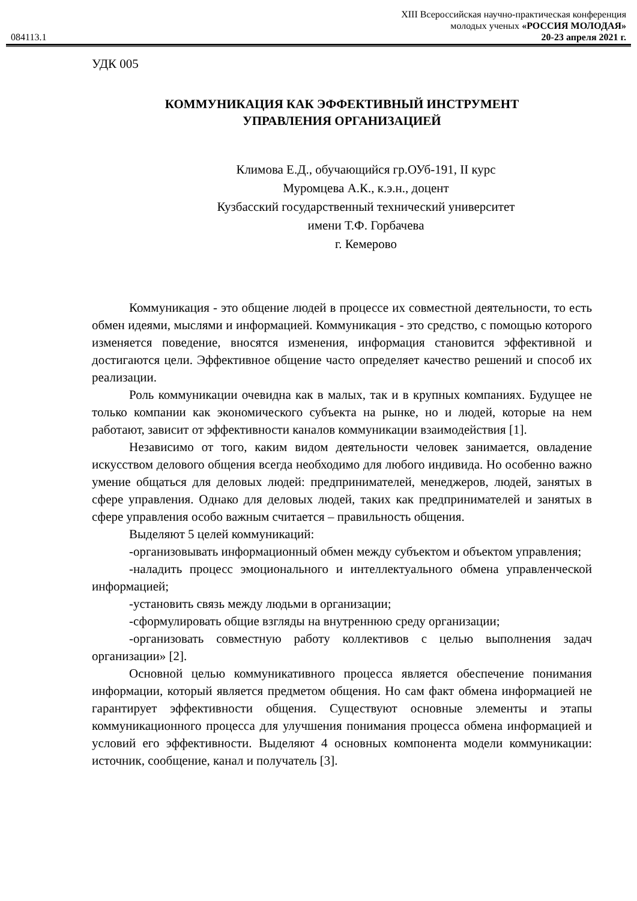XIII Всероссийская научно-практическая конференция
молодых ученых «РОССИЯ МОЛОДАЯ»
084113.1 20-23 апреля 2021 г.
УДК 005
КОММУНИКАЦИЯ КАК ЭФФЕКТИВНЫЙ ИНСТРУМЕНТ
УПРАВЛЕНИЯ ОРГАНИЗАЦИЕЙ
Климова Е.Д., обучающийся гр.ОУб-191, II курс
Муромцева А.К., к.э.н., доцент
Кузбасский государственный технический университет
имени Т.Ф. Горбачева
г. Кемерово
Коммуникация - это общение людей в процессе их совместной деятельности, то есть обмен идеями, мыслями и информацией. Коммуникация - это средство, с помощью которого изменяется поведение, вносятся изменения, информация становится эффективной и достигаются цели. Эффективное общение часто определяет качество решений и способ их реализации.
Роль коммуникации очевидна как в малых, так и в крупных компаниях. Будущее не только компании как экономического субъекта на рынке, но и людей, которые на нем работают, зависит от эффективности каналов коммуникации взаимодействия [1].
Независимо от того, каким видом деятельности человек занимается, овладение искусством делового общения всегда необходимо для любого индивида. Но особенно важно умение общаться для деловых людей: предпринимателей, менеджеров, людей, занятых в сфере управления. Однако для деловых людей, таких как предпринимателей и занятых в сфере управления особо важным считается – правильность общения.
Выделяют 5 целей коммуникаций:
-организовывать информационный обмен между субъектом и объектом управления;
-наладить процесс эмоционального и интеллектуального обмена управленческой информацией;
-установить связь между людьми в организации;
-сформулировать общие взгляды на внутреннюю среду организации;
-организовать совместную работу коллективов с целью выполнения задач организации» [2].
Основной целью коммуникативного процесса является обеспечение понимания информации, который является предметом общения. Но сам факт обмена информацией не гарантирует эффективности общения. Существуют основные элементы и этапы коммуникационного процесса для улучшения понимания процесса обмена информацией и условий его эффективности. Выделяют 4 основных компонента модели коммуникации: источник, сообщение, канал и получатель [3].